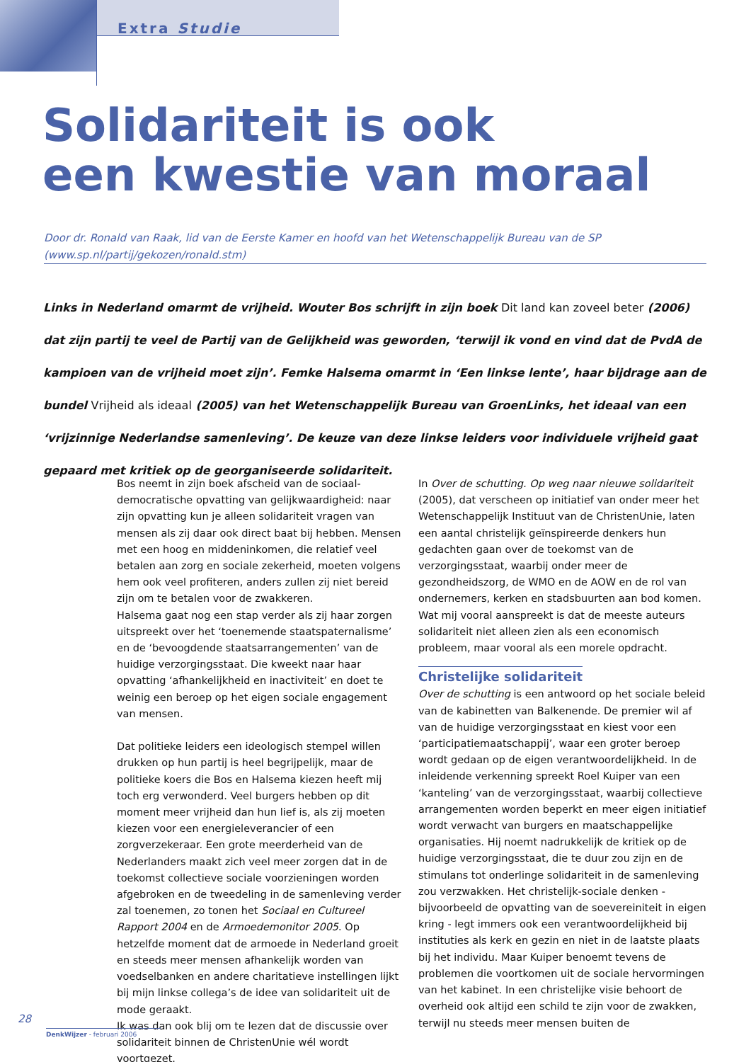Extra Studie
Solidariteit is ook
een kwestie van moraal
Door dr. Ronald van Raak, lid van de Eerste Kamer en hoofd van het Wetenschappelijk Bureau van de SP
(www.sp.nl/partij/gekozen/ronald.stm)
Links in Nederland omarmt de vrijheid. Wouter Bos schrijft in zijn boek Dit land kan zoveel beter (2006) dat zijn partij te veel de Partij van de Gelijkheid was geworden, ‘terwijl ik vond en vind dat de PvdA de kampioen van de vrijheid moet zijn’. Femke Halsema omarmt in ‘Een linkse lente’, haar bijdrage aan de bundel Vrijheid als ideaal (2005) van het Wetenschappelijk Bureau van GroenLinks, het ideaal van een ‘vrijzinnige Nederlandse samenleving’. De keuze van deze linkse leiders voor individuele vrijheid gaat gepaard met kritiek op de georganiseerde solidariteit.
Bos neemt in zijn boek afscheid van de sociaal-democratische opvatting van gelijkwaardigheid: naar zijn opvatting kun je alleen solidariteit vragen van mensen als zij daar ook direct baat bij hebben. Mensen met een hoog en middeninkomen, die relatief veel betalen aan zorg en sociale zekerheid, moeten volgens hem ook veel profiteren, anders zullen zij niet bereid zijn om te betalen voor de zwakkeren.
Halsema gaat nog een stap verder als zij haar zorgen uitspreekt over het ‘toenemende staatspaternalisme’ en de ‘bevoogdende staatsarrangementen’ van de huidige verzorgingsstaat. Die kweekt naar haar opvatting ‘afhankelijkheid en inactiviteit’ en doet te weinig een beroep op het eigen sociale engagement van mensen.
Dat politieke leiders een ideologisch stempel willen drukken op hun partij is heel begrijpelijk, maar de politieke koers die Bos en Halsema kiezen heeft mij toch erg verwonderd. Veel burgers hebben op dit moment meer vrijheid dan hun lief is, als zij moeten kiezen voor een energieleverancier of een zorgverzekeraar. Een grote meerderheid van de Nederlanders maakt zich veel meer zorgen dat in de toekomst collectieve sociale voorzieningen worden afgebroken en de tweedeling in de samenleving verder zal toenemen, zo tonen het Sociaal en Cultureel Rapport 2004 en de Armoedemonitor 2005. Op hetzelfde moment dat de armoede in Nederland groeit en steeds meer mensen afhankelijk worden van voedselbanken en andere charitatieve instellingen lijkt bij mijn linkse collega’s de idee van solidariteit uit de mode geraakt.
Ik was dan ook blij om te lezen dat de discussie over solidariteit binnen de ChristenUnie wél wordt voortgezet.
In Over de schutting. Op weg naar nieuwe solidariteit (2005), dat verscheen op initiatief van onder meer het Wetenschappelijk Instituut van de ChristenUnie, laten een aantal christelijk geïnspireerde denkers hun gedachten gaan over de toekomst van de verzorgingsstaat, waarbij onder meer de gezondheidszorg, de WMO en de AOW en de rol van ondernemers, kerken en stadsbuurten aan bod komen. Wat mij vooral aanspreekt is dat de meeste auteurs solidariteit niet alleen zien als een economisch probleem, maar vooral als een morele opdracht.
Christelijke solidariteit
Over de schutting is een antwoord op het sociale beleid van de kabinetten van Balkenende. De premier wil af van de huidige verzorgingsstaat en kiest voor een ‘participatiemaatschappij’, waar een groter beroep wordt gedaan op de eigen verantwoordelijkheid. In de inleidende verkenning spreekt Roel Kuiper van een ‘kanteling’ van de verzorgingsstaat, waarbij collectieve arrangementen worden beperkt en meer eigen initiatief wordt verwacht van burgers en maatschappelijke organisaties. Hij noemt nadrukkelijk de kritiek op de huidige verzorgingsstaat, die te duur zou zijn en de stimulans tot onderlinge solidariteit in de samenleving zou verzwakken. Het christelijk-sociale denken - bijvoorbeeld de opvatting van de soevereiniteit in eigen kring - legt immers ook een verantwoordelijkheid bij instituties als kerk en gezin en niet in de laatste plaats bij het individu. Maar Kuiper benoemt tevens de problemen die voortkomen uit de sociale hervormingen van het kabinet. In een christelijke visie behoort de overheid ook altijd een schild te zijn voor de zwakken, terwijl nu steeds meer mensen buiten de
28
DenkWijzer - februari 2006